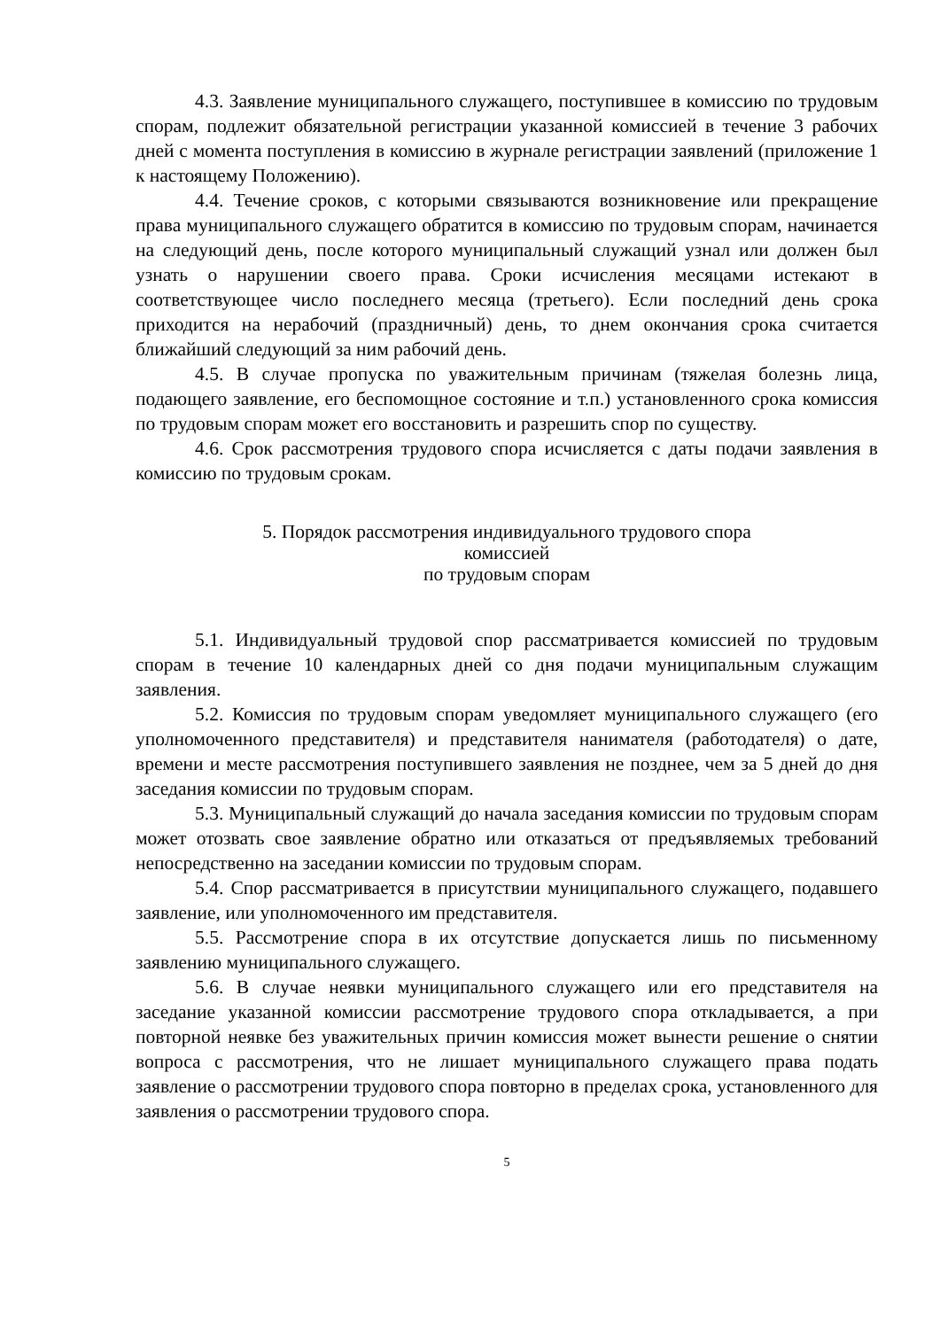4.3. Заявление муниципального служащего, поступившее в комиссию по трудовым спорам, подлежит обязательной регистрации указанной комиссией в течение 3 рабочих дней с момента поступления в комиссию в журнале регистрации заявлений (приложение 1 к настоящему Положению).
4.4. Течение сроков, с которыми связываются возникновение или прекращение права муниципального служащего обратится в комиссию по трудовым спорам, начинается на следующий день, после которого муниципальный служащий узнал или должен был узнать о нарушении своего права. Сроки исчисления месяцами истекают в соответствующее число последнего месяца (третьего). Если последний день срока приходится на нерабочий (праздничный) день, то днем окончания срока считается ближайший следующий за ним рабочий день.
4.5. В случае пропуска по уважительным причинам (тяжелая болезнь лица, подающего заявление, его беспомощное состояние и т.п.) установленного срока комиссия по трудовым спорам может его восстановить и разрешить спор по существу.
4.6. Срок рассмотрения трудового спора исчисляется с даты подачи заявления в комиссию по трудовым срокам.
5. Порядок рассмотрения индивидуального трудового спора
комиссией
по трудовым спорам
5.1. Индивидуальный трудовой спор рассматривается комиссией по трудовым спорам в течение 10 календарных дней со дня подачи муниципальным служащим заявления.
5.2. Комиссия по трудовым спорам уведомляет муниципального служащего (его уполномоченного представителя) и представителя нанимателя (работодателя) о дате, времени и месте рассмотрения поступившего заявления не позднее, чем за 5 дней до дня заседания комиссии по трудовым спорам.
5.3. Муниципальный служащий до начала заседания комиссии по трудовым спорам может отозвать свое заявление обратно или отказаться от предъявляемых требований непосредственно на заседании комиссии по трудовым спорам.
5.4. Спор рассматривается в присутствии муниципального служащего, подавшего заявление, или уполномоченного им представителя.
5.5. Рассмотрение спора в их отсутствие допускается лишь по письменному заявлению муниципального служащего.
5.6. В случае неявки муниципального служащего или его представителя на заседание указанной комиссии рассмотрение трудового спора откладывается, а при повторной неявке без уважительных причин комиссия может вынести решение о снятии вопроса с рассмотрения, что не лишает муниципального служащего права подать заявление о рассмотрении трудового спора повторно в пределах срока, установленного для заявления о рассмотрении трудового спора.
5